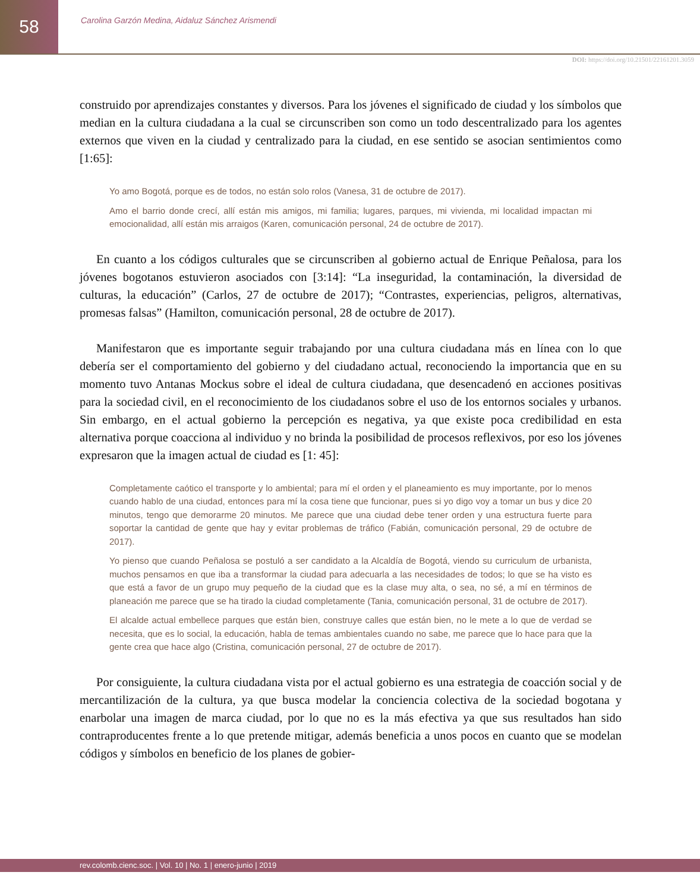58
Carolina Garzón Medina, Aidaluz Sánchez Arismendi
DOI: https://doi.org/10.21501/22161201.3059
construido por aprendizajes constantes y diversos. Para los jóvenes el significado de ciudad y los símbolos que median en la cultura ciudadana a la cual se circunscriben son como un todo descentralizado para los agentes externos que viven en la ciudad y centralizado para la ciudad, en ese sentido se asocian sentimientos como [1:65]:
Yo amo Bogotá, porque es de todos, no están solo rolos (Vanesa, 31 de octubre de 2017).
Amo el barrio donde crecí, allí están mis amigos, mi familia; lugares, parques, mi vivienda, mi localidad impactan mi emocionalidad, allí están mis arraigos (Karen, comunicación personal, 24 de octubre de 2017).
En cuanto a los códigos culturales que se circunscriben al gobierno actual de Enrique Peñalosa, para los jóvenes bogotanos estuvieron asociados con [3:14]: “La inseguridad, la contaminación, la diversidad de culturas, la educación” (Carlos, 27 de octubre de 2017); “Contrastes, experiencias, peligros, alternativas, promesas falsas” (Hamilton, comunicación personal, 28 de octubre de 2017).
Manifestaron que es importante seguir trabajando por una cultura ciudadana más en línea con lo que debería ser el comportamiento del gobierno y del ciudadano actual, reconociendo la importancia que en su momento tuvo Antanas Mockus sobre el ideal de cultura ciudadana, que desencadenó en acciones positivas para la sociedad civil, en el reconocimiento de los ciudadanos sobre el uso de los entornos sociales y urbanos. Sin embargo, en el actual gobierno la percepción es negativa, ya que existe poca credibilidad en esta alternativa porque coacciona al individuo y no brinda la posibilidad de procesos reflexivos, por eso los jóvenes expresaron que la imagen actual de ciudad es [1: 45]:
Completamente caótico el transporte y lo ambiental; para mí el orden y el planeamiento es muy importante, por lo menos cuando hablo de una ciudad, entonces para mí la cosa tiene que funcionar, pues si yo digo voy a tomar un bus y dice 20 minutos, tengo que demorarme 20 minutos. Me parece que una ciudad debe tener orden y una estructura fuerte para soportar la cantidad de gente que hay y evitar problemas de tráfico (Fabián, comunicación personal, 29 de octubre de 2017).
Yo pienso que cuando Peñalosa se postuló a ser candidato a la Alcaldía de Bogotá, viendo su curriculum de urbanista, muchos pensamos en que iba a transformar la ciudad para adecuarla a las necesidades de todos; lo que se ha visto es que está a favor de un grupo muy pequeño de la ciudad que es la clase muy alta, o sea, no sé, a mí en términos de planeación me parece que se ha tirado la ciudad completamente (Tania, comunicación personal, 31 de octubre de 2017).
El alcalde actual embellece parques que están bien, construye calles que están bien, no le mete a lo que de verdad se necesita, que es lo social, la educación, habla de temas ambientales cuando no sabe, me parece que lo hace para que la gente crea que hace algo (Cristina, comunicación personal, 27 de octubre de 2017).
Por consiguiente, la cultura ciudadana vista por el actual gobierno es una estrategia de coacción social y de mercantilización de la cultura, ya que busca modelar la conciencia colectiva de la sociedad bogotana y enarbolar una imagen de marca ciudad, por lo que no es la más efectiva ya que sus resultados han sido contraproducentes frente a lo que pretende mitigar, además beneficia a unos pocos en cuanto que se modelan códigos y símbolos en beneficio de los planes de gobier-
rev.colomb.cienc.soc. | Vol. 10 | No. 1 | enero-junio | 2019